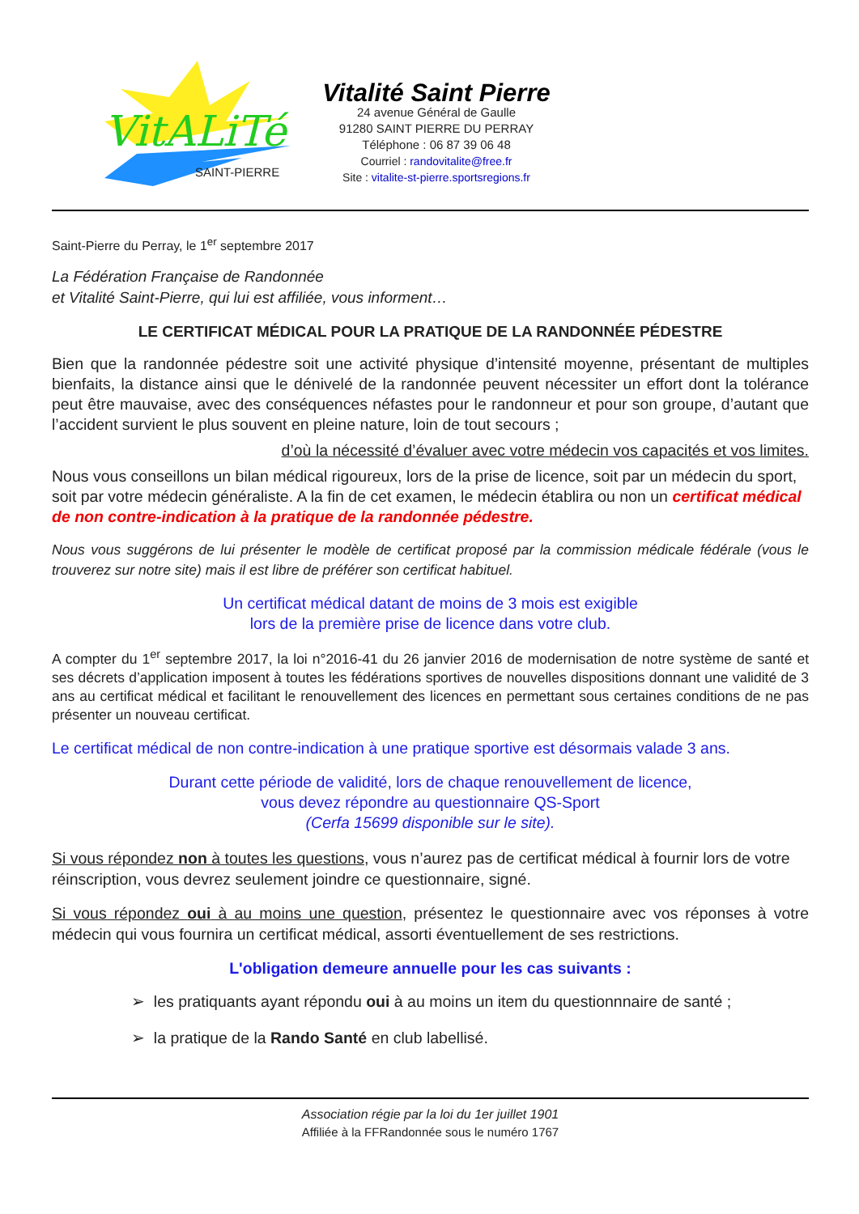VitALiTé
SAINT-PIERRE
Vitalité Saint Pierre
24 avenue Général de Gaulle
91280 SAINT PIERRE DU PERRAY
Téléphone : 06 87 39 06 48
Courriel : randovitalite@free.fr
Site : vitalite-st-pierre.sportsregions.fr
Saint-Pierre du Perray, le 1<sup>er</sup> septembre 2017
La Fédération Française de Randonnée
et Vitalité Saint-Pierre, qui lui est affiliée, vous informent…
LE CERTIFICAT MÉDICAL POUR LA PRATIQUE DE LA RANDONNÉE PÉDESTRE
Bien que la randonnée pédestre soit une activité physique d’intensité moyenne, présentant de multiples bienfaits, la distance ainsi que le dénivelé de la randonnée peuvent nécessiter un effort dont la tolérance peut être mauvaise, avec des conséquences néfastes pour le randonneur et pour son groupe, d’autant que l’accident survient le plus souvent en pleine nature, loin de tout secours ;
d’où la nécessité d’évaluer avec votre médecin vos capacités et vos limites.
Nous vous conseillons un bilan médical rigoureux, lors de la prise de licence, soit par un médecin du sport, soit par votre médecin généraliste. A la fin de cet examen, le médecin établira ou non un certificat médical de non contre-indication à la pratique de la randonnée pédestre.
Nous vous suggérons de lui présenter le modèle de certificat proposé par la commission médicale fédérale (vous le trouverez sur notre site) mais il est libre de préférer son certificat habituel.
Un certificat médical datant de moins de 3 mois est exigible
lors de la première prise de licence dans votre club.
A compter du 1<sup>er</sup> septembre 2017, la loi n°2016-41 du 26 janvier 2016 de modernisation de notre système de santé et ses décrets d’application imposent à toutes les fédérations sportives de nouvelles dispositions donnant une validité de 3 ans au certificat médical et facilitant le renouvellement des licences en permettant sous certaines conditions de ne pas présenter un nouveau certificat.
Le certificat médical de non contre-indication à une pratique sportive est désormais valade 3 ans.
Durant cette période de validité, lors de chaque renouvellement de licence,
vous devez répondre au questionnaire QS-Sport
(Cerfa 15699 disponible sur le site).
Si vous répondez non à toutes les questions, vous n’aurez pas de certificat médical à fournir lors de votre réinscription, vous devrez seulement joindre ce questionnaire, signé.
Si vous répondez oui à au moins une question, présentez le questionnaire avec vos réponses à votre médecin qui vous fournira un certificat médical, assorti éventuellement de ses restrictions.
L'obligation demeure annuelle pour les cas suivants :
➢ les pratiquants ayant répondu oui à au moins un item du questionnnaire de santé ;
➢ la pratique de la Rando Santé en club labellisé.
Association régie par la loi du 1er juillet 1901
Affiliée à la FFRandonnée sous le numéro 1767